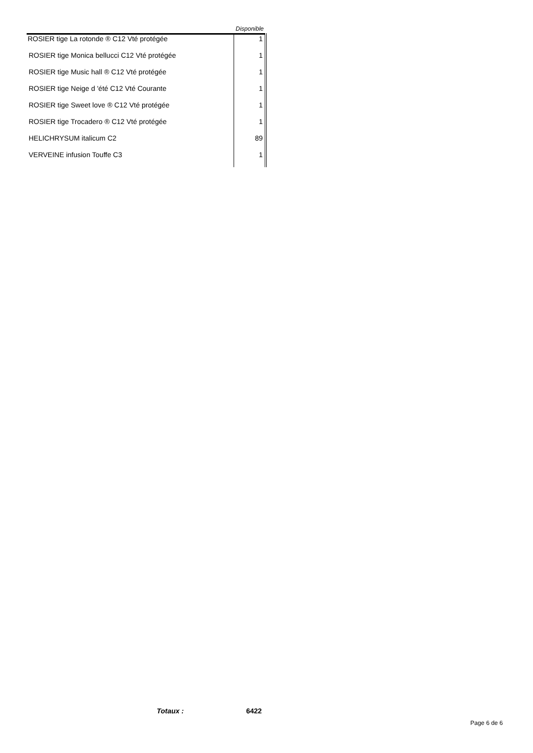| | Disponible |
| --- | --- |
| ROSIER tige La rotonde ® C12 Vté protégée | 1 |
| ROSIER tige Monica bellucci C12 Vté protégée | 1 |
| ROSIER tige Music hall ® C12 Vté protégée | 1 |
| ROSIER tige Neige d 'été C12 Vté Courante | 1 |
| ROSIER tige Sweet love ® C12 Vté protégée | 1 |
| ROSIER tige Trocadero ® C12 Vté protégée | 1 |
| HELICHRYSUM italicum C2 | 89 |
| VERVEINE infusion Touffe C3 | 1 |
Totaux : 6422
Page 6 de 6